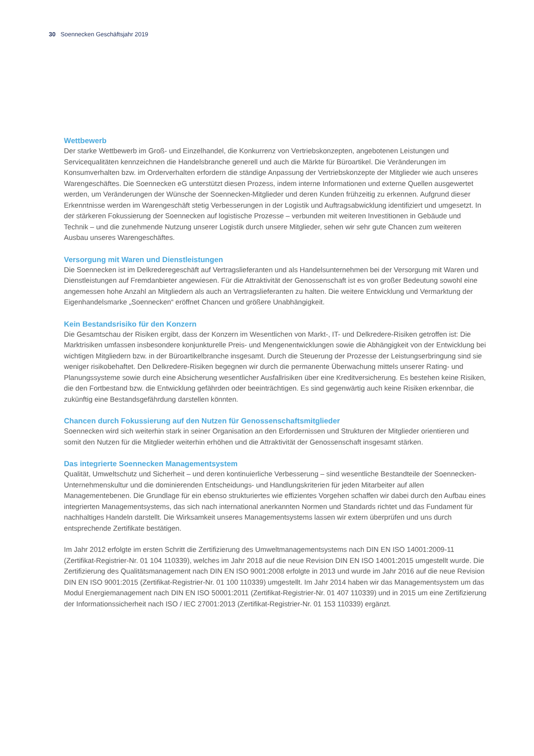30 Soennecken Geschäftsjahr 2019
Wettbewerb
Der starke Wettbewerb im Groß- und Einzelhandel, die Konkurrenz von Vertriebskonzepten, angebotenen Leistungen und Servicequalitäten kennzeichnen die Handelsbranche generell und auch die Märkte für Büroartikel. Die Veränderungen im Konsumverhalten bzw. im Orderverhalten erfordern die ständige Anpassung der Vertriebskonzepte der Mitglieder wie auch unseres Warengeschäftes. Die Soennecken eG unterstützt diesen Prozess, indem interne Informationen und externe Quellen ausgewertet werden, um Veränderungen der Wünsche der Soennecken-Mitglieder und deren Kunden frühzeitig zu erkennen. Aufgrund dieser Erkenntnisse werden im Warengeschäft stetig Verbesserungen in der Logistik und Auftragsabwicklung identifiziert und umgesetzt. In der stärkeren Fokussierung der Soennecken auf logistische Prozesse – verbunden mit weiteren Investitionen in Gebäude und Technik – und die zunehmende Nutzung unserer Logistik durch unsere Mitglieder, sehen wir sehr gute Chancen zum weiteren Ausbau unseres Warengeschäftes.
Versorgung mit Waren und Dienstleistungen
Die Soennecken ist im Delkrederegeschäft auf Vertragslieferanten und als Handelsunternehmen bei der Versorgung mit Waren und Dienstleistungen auf Fremdanbieter angewiesen. Für die Attraktivität der Genossenschaft ist es von großer Bedeutung sowohl eine angemessen hohe Anzahl an Mitgliedern als auch an Vertragslieferanten zu halten. Die weitere Entwicklung und Vermarktung der Eigenhandelsmarke „Soennecken“ eröffnet Chancen und größere Unabhängigkeit.
Kein Bestandsrisiko für den Konzern
Die Gesamtschau der Risiken ergibt, dass der Konzern im Wesentlichen von Markt-, IT- und Delkredere-Risiken getroffen ist: Die Marktrisiken umfassen insbesondere konjunkturelle Preis- und Mengenentwicklungen sowie die Abhängigkeit von der Entwicklung bei wichtigen Mitgliedern bzw. in der Büroartikelbranche insgesamt. Durch die Steuerung der Prozesse der Leistungserbringung sind sie weniger risikobehaftet. Den Delkredere-Risiken begegnen wir durch die permanente Überwachung mittels unserer Rating- und Planungssysteme sowie durch eine Absicherung wesentlicher Ausfallrisiken über eine Kreditversicherung. Es bestehen keine Risiken, die den Fortbestand bzw. die Entwicklung gefährden oder beeinträchtigen. Es sind gegenwärtig auch keine Risiken erkennbar, die zukünftig eine Bestandsgefährdung darstellen könnten.
Chancen durch Fokussierung auf den Nutzen für Genossenschaftsmitglieder
Soennecken wird sich weiterhin stark in seiner Organisation an den Erfordernissen und Strukturen der Mitglieder orientieren und somit den Nutzen für die Mitglieder weiterhin erhöhen und die Attraktivität der Genossenschaft insgesamt stärken.
Das integrierte Soennecken Managementsystem
Qualität, Umweltschutz und Sicherheit – und deren kontinuierliche Verbesserung – sind wesentliche Bestandteile der Soennecken-Unternehmenskultur und die dominierenden Entscheidungs- und Handlungskriterien für jeden Mitarbeiter auf allen Managementebenen. Die Grundlage für ein ebenso strukturiertes wie effizientes Vorgehen schaffen wir dabei durch den Aufbau eines integrierten Managementsystems, das sich nach international anerkannten Normen und Standards richtet und das Fundament für nachhaltiges Handeln darstellt. Die Wirksamkeit unseres Managementsystems lassen wir extern überprüfen und uns durch entsprechende Zertifikate bestätigen.
Im Jahr 2012 erfolgte im ersten Schritt die Zertifizierung des Umweltmanagementsystems nach DIN EN ISO 14001:2009-11 (Zertifikat-Registrier-Nr. 01 104 110339), welches im Jahr 2018 auf die neue Revision DIN EN ISO 14001:2015 umgestellt wurde. Die Zertifizierung des Qualitätsmanagement nach DIN EN ISO 9001:2008 erfolgte in 2013 und wurde im Jahr 2016 auf die neue Revision DIN EN ISO 9001:2015 (Zertifikat-Registrier-Nr. 01 100 110339) umgestellt. Im Jahr 2014 haben wir das Managementsystem um das Modul Energiemanagement nach DIN EN ISO 50001:2011 (Zertifikat-Registrier-Nr. 01 407 110339) und in 2015 um eine Zertifizierung der Informationssicherheit nach ISO / IEC 27001:2013 (Zertifikat-Registrier-Nr. 01 153 110339) ergänzt.